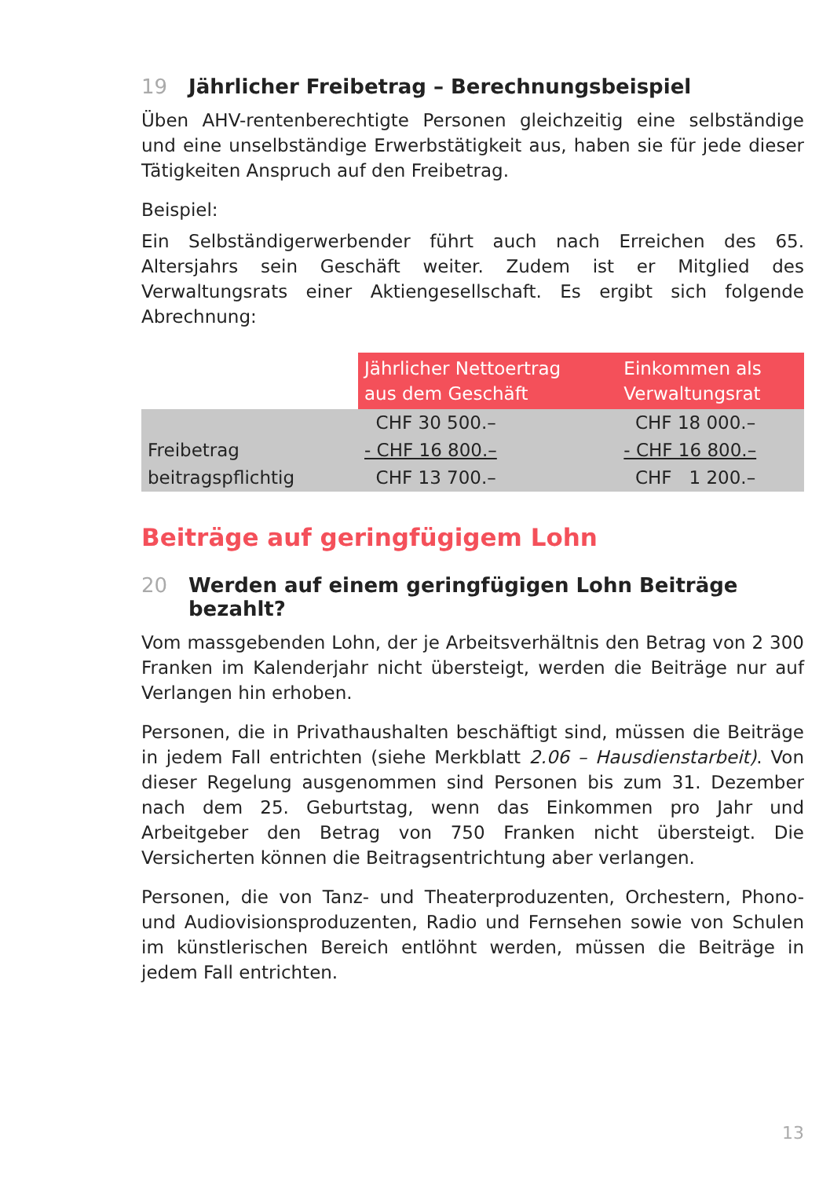19 Jährlicher Freibetrag – Berechnungsbeispiel
Üben AHV-rentenberechtigte Personen gleichzeitig eine selbständige und eine unselbständige Erwerbstätigkeit aus, haben sie für jede dieser Tätigkeiten Anspruch auf den Freibetrag.
Beispiel:
Ein Selbständigerwerbender führt auch nach Erreichen des 65. Altersjahrs sein Geschäft weiter. Zudem ist er Mitglied des Verwaltungsrats einer Aktiengesellschaft. Es ergibt sich folgende Abrechnung:
| | Jährlicher Nettoertrag aus dem Geschäft | Einkommen als Verwaltungsrat |
| --- | --- | --- |
| | CHF 30 500.– | CHF 18 000.– |
| Freibetrag | - CHF 16 800.– | - CHF 16 800.– |
| beitragspflichtig | CHF 13 700.– | CHF 1 200.– |
Beiträge auf geringfügigem Lohn
20 Werden auf einem geringfügigen Lohn Beiträge bezahlt?
Vom massgebenden Lohn, der je Arbeitsverhältnis den Betrag von 2 300 Franken im Kalenderjahr nicht übersteigt, werden die Beiträge nur auf Verlangen hin erhoben.
Personen, die in Privathaushalten beschäftigt sind, müssen die Beiträge in jedem Fall entrichten (siehe Merkblatt 2.06 – Hausdienstarbeit). Von dieser Regelung ausgenommen sind Personen bis zum 31. Dezember nach dem 25. Geburtstag, wenn das Einkommen pro Jahr und Arbeitgeber den Betrag von 750 Franken nicht übersteigt. Die Versicherten können die Beitragsentrichtung aber verlangen.
Personen, die von Tanz- und Theaterproduzenten, Orchestern, Phono- und Audiovisionsproduzenten, Radio und Fernsehen sowie von Schulen im künstlerischen Bereich entlöhnt werden, müssen die Beiträge in jedem Fall entrichten.
13